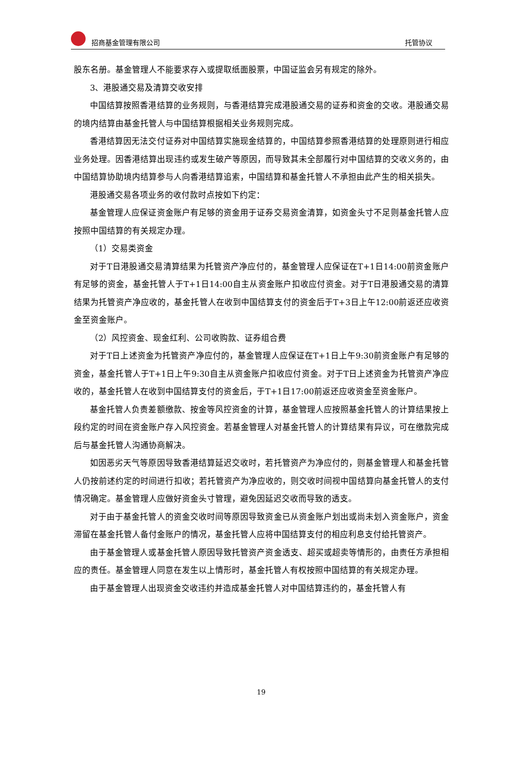招商基金管理有限公司 托管协议
股东名册。基金管理人不能要求存入或提取纸面股票，中国证监会另有规定的除外。
3、港股通交易及清算交收安排
中国结算按照香港结算的业务规则，与香港结算完成港股通交易的证券和资金的交收。港股通交易的境内结算由基金托管人与中国结算根据相关业务规则完成。
香港结算因无法交付证券对中国结算实施现金结算的，中国结算参照香港结算的处理原则进行相应业务处理。因香港结算出现违约或发生破产等原因，而导致其未全部履行对中国结算的交收义务的，由中国结算协助境内结算参与人向香港结算追索，中国结算和基金托管人不承担由此产生的相关损失。
港股通交易各项业务的收付款时点按如下约定：
基金管理人应保证资金账户有足够的资金用于证券交易资金清算，如资金头寸不足则基金托管人应按照中国结算的有关规定办理。
（1）交易类资金
对于T日港股通交易清算结果为托管资产净应付的，基金管理人应保证在T+1日14:00前资金账户有足够的资金，基金托管人于T+1日14:00自主从资金账户扣收应付资金。对于T日港股通交易的清算结果为托管资产净应收的，基金托管人在收到中国结算支付的资金后于T+3日上午12:00前返还应收资金至资金账户。
（2）风控资金、现金红利、公司收购款、证券组合费
对于T日上述资金为托管资产净应付的，基金管理人应保证在T+1日上午9:30前资金账户有足够的资金，基金托管人于T+1日上午9:30自主从资金账户扣收应付资金。对于T日上述资金为托管资产净应收的，基金托管人在收到中国结算支付的资金后，于T+1日17:00前返还应收资金至资金账户。
基金托管人负责差额缴款、按金等风控资金的计算，基金管理人应按照基金托管人的计算结果按上段约定的时间在资金账户存入风控资金。若基金管理人对基金托管人的计算结果有异议，可在缴款完成后与基金托管人沟通协商解决。
如因恶劣天气等原因导致香港结算延迟交收时，若托管资产为净应付的，则基金管理人和基金托管人仍按前述约定的时间进行扣收；若托管资产为净应收的，则交收时间视中国结算向基金托管人的支付情况确定。基金管理人应做好资金头寸管理，避免因延迟交收而导致的透支。
对于由于基金托管人的资金交收时间等原因导致资金已从资金账户划出或尚未划入资金账户，资金滞留在基金托管人备付金账户的情况，基金托管人应将中国结算支付的相应利息支付给托管资产。
由于基金管理人或基金托管人原因导致托管资产资金透支、超买或超卖等情形的，由责任方承担相应的责任。基金管理人同意在发生以上情形时，基金托管人有权按照中国结算的有关规定办理。
由于基金管理人出现资金交收违约并造成基金托管人对中国结算违约的，基金托管人有
19